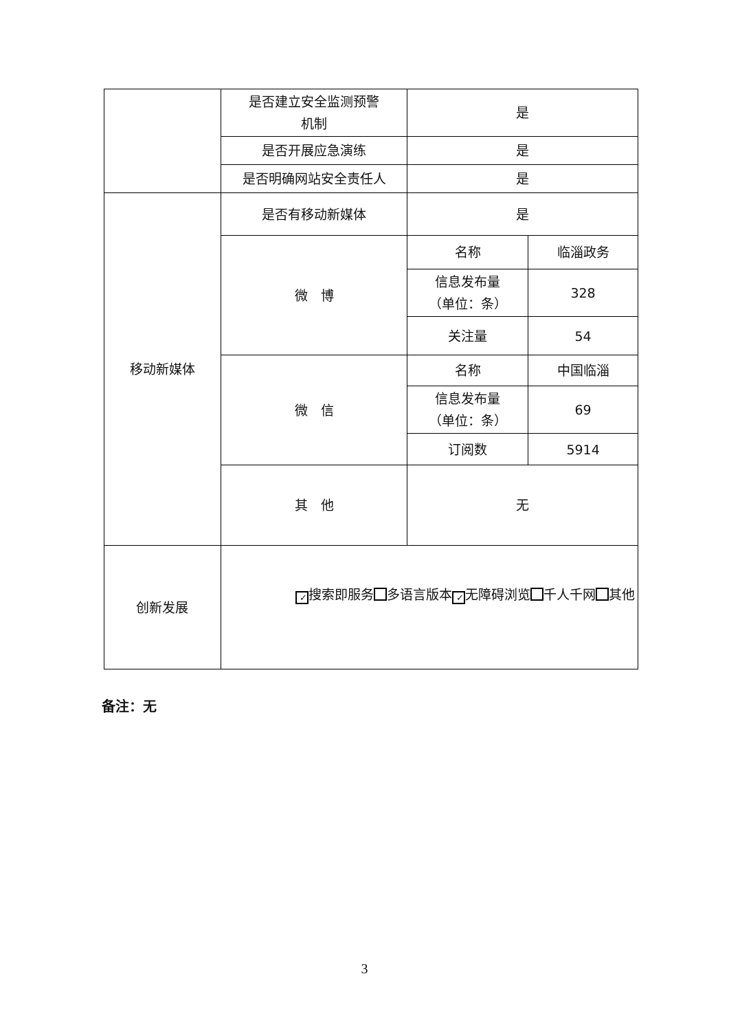| | 是否建立安全监测预警 机制 | 是 | |
| | 是否开展应急演练 | 是 | |
| | 是否明确网站安全责任人 | 是 | |
| 移动新媒体 | 是否有移动新媒体 | 是 | |
| | 微 博 | 名称 | 临淄政务 |
| | | 信息发布量 （单位：条） | 328 |
| | | 关注量 | 54 |
| | 微 信 | 名称 | 中国临淄 |
| | | 信息发布量 （单位：条） | 69 |
| | | 订阅数 | 5914 |
| | 其 他 | 无 | |
| 创新发展 | ✓ 搜索即服务 多语言版本 ✓ 无障碍浏览 千人千网 其他 | | |
备注：无
3